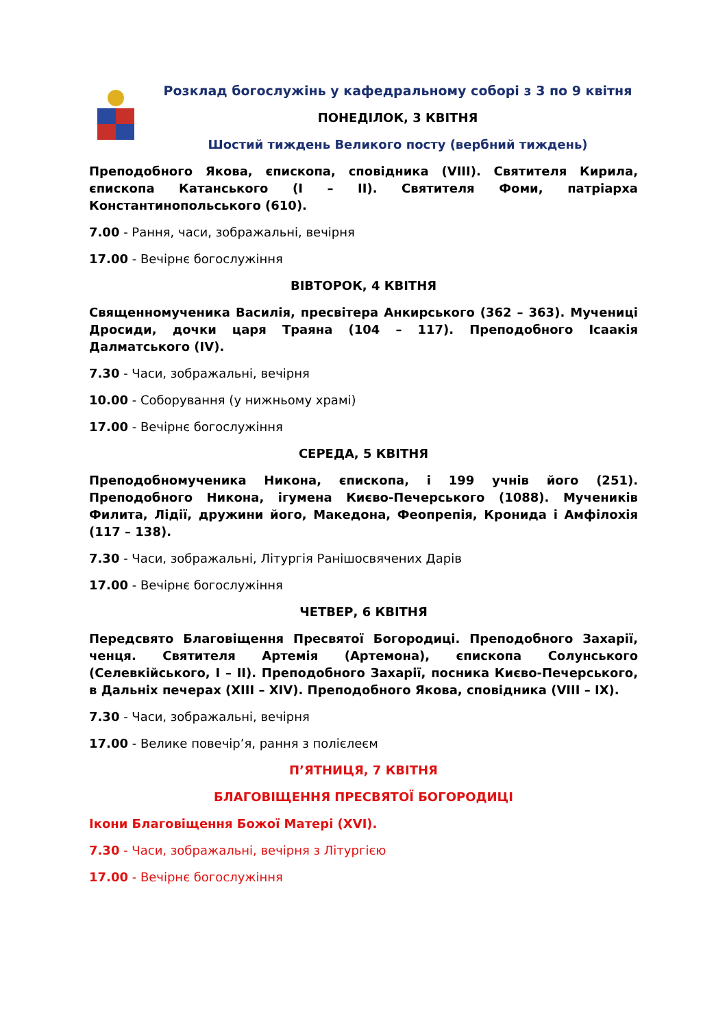Розклад богослужінь у кафедральному соборі з 3 по 9 квітня
ПОНЕДІЛОК, 3 КВІТНЯ
Шостий тиждень Великого посту (вербний тиждень)
Преподобного Якова, єпископа, сповідника (VIII). Святителя Кирила, єпископа Катанського (I – II). Святителя Фоми, патріарха Константинопольського (610).
7.00 - Рання, часи, зображальні, вечірня
17.00 - Вечірнє богослужіння
ВІВТОРОК, 4 КВІТНЯ
Священномученика Василія, пресвітера Анкирського (362 – 363). Мучениці Дросиди, дочки царя Траяна (104 – 117). Преподобного Ісаакія Далматського (IV).
7.30 - Часи, зображальні, вечірня
10.00 - Соборування (у нижньому храмі)
17.00 - Вечірнє богослужіння
СЕРЕДА, 5 КВІТНЯ
Преподобномученика Никона, єпископа, і 199 учнів його (251). Преподобного Никона, ігумена Києво-Печерського (1088). Мучеників Филита, Лідії, дружини його, Македона, Феопрепія, Кронида і Амфілохія (117 – 138).
7.30 - Часи, зображальні, Літургія Ранішосвячених Дарів
17.00 - Вечірнє богослужіння
ЧЕТВЕР, 6 КВІТНЯ
Передсвято Благовіщення Пресвятої Богородиці. Преподобного Захарії, ченця. Святителя Артемія (Артемона), єпископа Солунського (Селевкійського, I – II). Преподобного Захарії, посника Києво-Печерського, в Дальніх печерах (XIII – XIV). Преподобного Якова, сповідника (VIII – IX).
7.30 - Часи, зображальні, вечірня
17.00 - Велике повечір’я, рання з полієлеєм
П’ЯТНИЦЯ, 7 КВІТНЯ
БЛАГОВІЩЕННЯ ПРЕСВЯТОЇ БОГОРОДИЦІ
Ікони Благовіщення Божої Матері (XVI).
7.30 - Часи, зображальні, вечірня з Літургією
17.00 - Вечірнє богослужіння